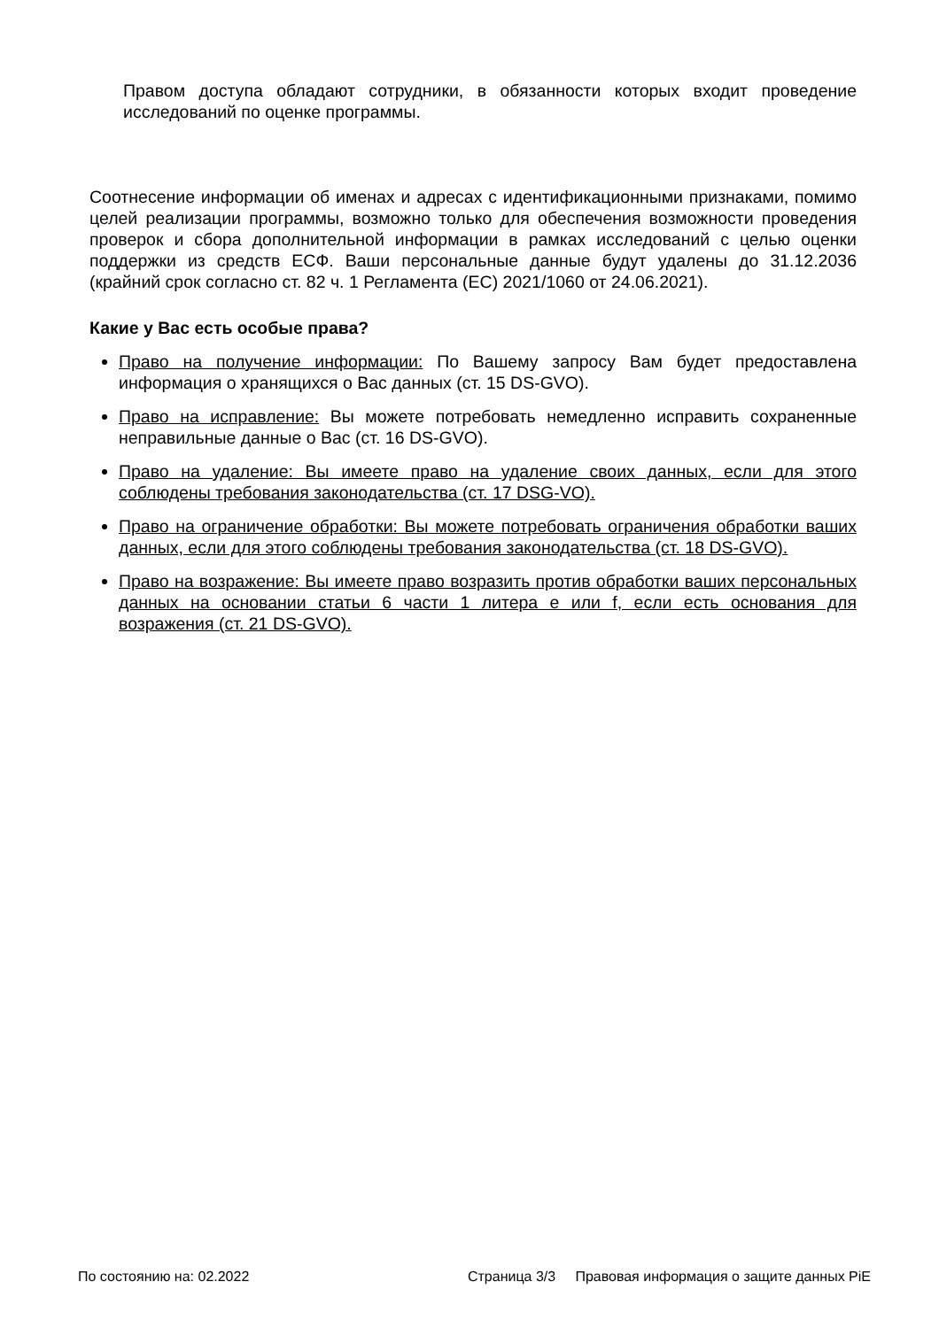Правом доступа обладают сотрудники, в обязанности которых входит проведение исследований по оценке программы.
Соотнесение информации об именах и адресах с идентификационными признаками, помимо целей реализации программы, возможно только для обеспечения возможности проведения проверок и сбора дополнительной информации в рамках исследований с целью оценки поддержки из средств ЕСФ. Ваши персональные данные будут удалены до 31.12.2036 (крайний срок согласно ст. 82 ч. 1 Регламента (ЕС) 2021/1060 от 24.06.2021).
Какие у Вас есть особые права?
Право на получение информации: По Вашему запросу Вам будет предоставлена информация о хранящихся о Вас данных (ст. 15 DS-GVO).
Право на исправление: Вы можете потребовать немедленно исправить сохраненные неправильные данные о Вас (ст. 16 DS-GVO).
Право на удаление: Вы имеете право на удаление своих данных, если для этого соблюдены требования законодательства (ст. 17 DSG-VO).
Право на ограничение обработки: Вы можете потребовать ограничения обработки ваших данных, если для этого соблюдены требования законодательства (ст. 18 DS-GVO).
Право на возражение: Вы имеете право возразить против обработки ваших персональных данных на основании статьи 6 части 1 литера e или f, если есть основания для возражения (ст. 21 DS-GVO).
По состоянию на: 02.2022 Страница 3/3 Правовая информация о защите данных PiE